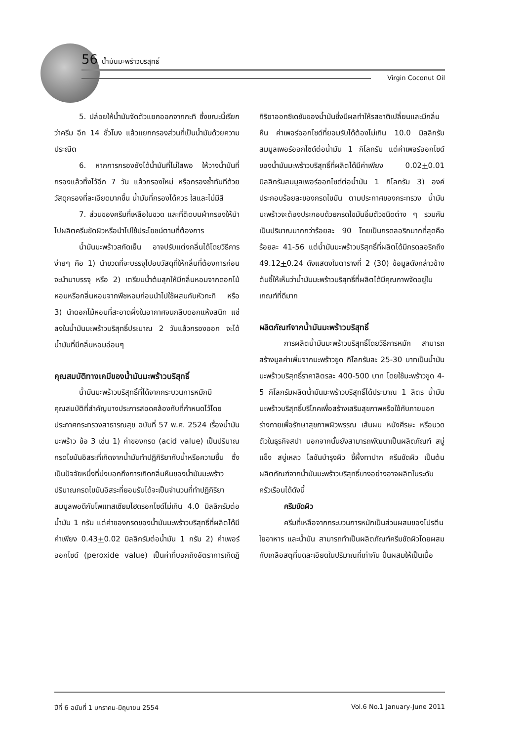56 น้ำมันมะพร้าวบริสุทธิ์
Virgin Coconut Oil
5. ปล่อยให้น้ำมันจัดตัวแยกออกจากกะทิ ซึ่งขณะนี้เรียกว่าครีม อีก 14 ชั่วโมง แล้วแยกกรองส่วนที่เป็นน้ำมันด้วยความประณีต
6. หากการกรองยังได้น้ำมันที่ไม่ใสพอ ให้วางน้ำมันที่กรองแล้วทิ้งไว้อีก 7 วัน แล้วกรองใหม่ หรือกรองซ้ำทันทีด้วยวัสดุกรองที่ละเอียดมากขึ้น น้ำมันที่กรองได้ควร ใสและไม่มีสี
7. ส่วนของครีมที่เหลือในขวด และที่ติดบนผ้ากรองให้นำไปผลิตครีมขัดผิวหรือนำไปใช้ประโยชน์ตามที่ต้องการ
น้ำมันมะพร้าวสกัดเย็น อาจปรับแต่งกลิ่นได้โดยวิธีการง่ายๆ คือ 1) นำขวดที่จะบรรจุไปอบวัสดุที่ให้กลิ่นที่ต้องการก่อนจะนำมาบรรจุ หรือ 2) เตรียมน้ำต้มสุกให้มีกลิ่นหอมจากดอกไม้หอมหรือกลิ่นหอมจากพืชหอมก่อนนำไปใช้ผสมกับหัวกะทิ หรือ 3) นำดอกไม้หอมที่สะอาดผึ่งในอากาศจนกลีบดอกแห้งสนิท แช่ลงในน้ำมันมะพร้าวบริสุทธิ์ประมาณ 2 วันแล้วกรองออก จะได้น้ำมันที่มีกลิ่นหอมอ่อนๆ
คุณสมบัติทางเคมีของน้ำมันมะพร้าวบริสุทธิ์
น้ำมันมะพร้าวบริสุทธิ์ที่ได้จากกระบวนการหมักมีคุณสมบัติที่สำคัญบางประการสอดคล้องกับที่กำหนดไว้โดยประกาศกระทรวงสาธารณสุข ฉบับที่ 57 พ.ศ. 2524 เรื่องน้ำมันมะพร้าว ข้อ 3 เช่น 1) ค่าของกรด (acid value) เป็นปริมาณกรดไขมันอิสระที่เกิดจากน้ำมันทำปฏิกิริยากับน้ำหรือความชื้น ซึ่งเป็นปัจจัยหนึ่งที่บ่งบอกถึงการเกิดกลิ่นหืนของน้ำมันมะพร้าว ปริมาณกรดไขมันอิสระที่ยอมรับได้จะเป็นจำนวนที่ทำปฏิกิริยาสมมูลพอดีกับโพแทสเซียมไฮดรอกไซด์ไม่เกิน 4.0 มิลลิกรัมต่อน้ำมัน 1 กรัม แต่ค่าของกรดของน้ำมันมะพร้าวบริสุทธิ์ที่ผลิตได้มีค่าเพียง 0.43+0.02 มิลลิกรัมต่อน้ำมัน 1 กรัม 2) ค่าเพอร์ออกไซด์ (peroxide value) เป็นค่าที่บอกถึงอัตราการเกิดฎิกิริยาออกซิเดชันของน้ำมันซึ่งมีผลทำให้รสชาติเปลี่ยนและมีกลิ่นหืน ค่าเพอร์ออกไซด์ที่ยอมรับได้ต้องไม่เกิน 10.0 มิลลิกรัมสมมูลเพอร์ออกไซด์ต่อน้ำมัน 1 กิโลกรัม แต่ค่าเพอร์ออกไซด์ของน้ำมันมะพร้าวบริสุทธิ์ที่ผลิตได้มีค่าเพียง 0.02+0.01 มิลลิกรัมสมมูลเพอร์ออกไซด์ต่อน้ำมัน 1 กิโลกรัม 3) องค์ประกอบร้อยละของกรดไขมัน ตามประกาศของกระทรวง น้ำมันมะพร้าวจะต้องประกอบด้วยกรดไขมันอิ่มตัวชนิดต่าง ๆ รวมกันเป็นปริมาณมากกว่าร้อยละ 90 โดยเป็นกรดลอริกมากที่สุดคือร้อยละ 41-56 แต่น้ำมันมะพร้าวบริสุทธิ์ที่ผลิตได้มีกรดลอริกถึง 49.12+0.24 ดังแสดงในตารางที่ 2 (30) ข้อมูลดังกล่าวข้างต้นชี้ให้เห็นว่าน้ำมันมะพร้าวบริสุทธิ์ที่ผลิตได้มีคุณภาพจัดอยู่ในเกณฑ์ที่ดีมาก
ผลิตภัณฑ์จากน้ำมันมะพร้าวบริสุทธิ์
การผลิตน้ำมันมะพร้าวบริสุทธิ์โดยวิธีการหมัก สามารถสร้างมูลค่าเพิ่มจากมะพร้าวขูด กิโลกรัมละ 25-30 บาทเป็นน้ำมันมะพร้าวบริสุทธิ์ราคาลิตรละ 400-500 บาท โดยใช้มะพร้าวขูด 4-5 กิโลกรัมผลิตน้ำมันมะพร้าวบริสุทธิ์ได้ประมาณ 1 ลิตร น้ำมันมะพร้าวบริสุทธิ์บริโภคเพื่อสร้างเสริมสุขภาพหรือใช้กับภายนอกร่างกายเพื่อรักษาสุขภาพผิวพรรณ เส้นผม หนังศีรษะ หรือนวดตัวในธุรกิจสปา นอกจากนั้นยังสามารถพัฒนาเป็นผลิตภัณฑ์ สบู่แข็ง สบู่เหลว โลชันบำรุงผิว ขี้ผึ้งทาปาก ครีมขัดผิว เป็นต้น ผลิตภัณฑ์จากน้ำมันมะพร้าวบริสุทธิ์บางอย่างอาจผลิตในระดับครัวเรือนได้ดังนี้
ครีมขัดผิว
ครีมที่เหลือจากกระบวนการหมักเป็นส่วนผสมของโปรตีน ใยอาหาร และน้ำมัน สามารถทำเป็นผลิตภัณฑ์ครีมขัดผิวโดยผสมกับเกลือสตุที่บดละเอียดในปริมาณที่เท่ากัน ปั่นผสมให้เป็นเนื้อ
ปีที่ 6 ฉบับที่ 1 มกราคม-มิถุนายน 2554 Vol.6 No.1 January-June 2011